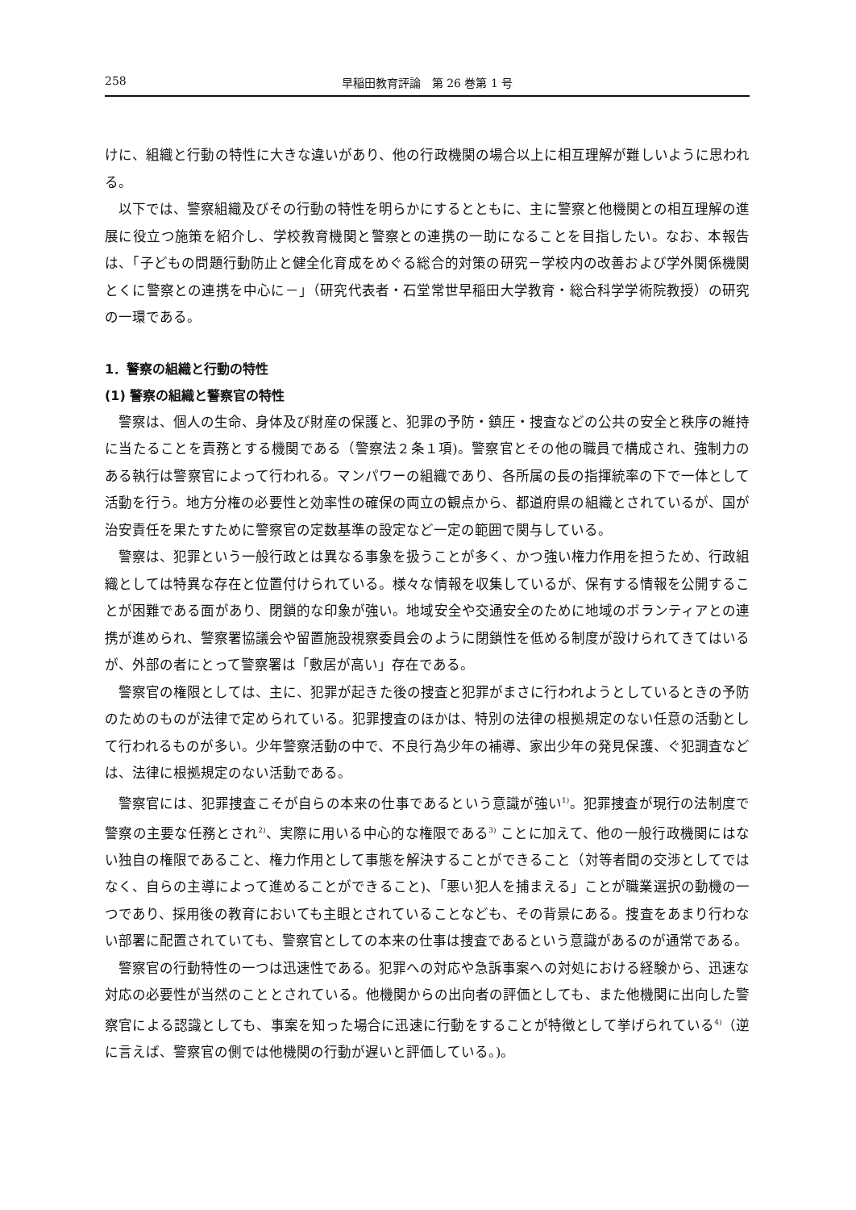258 早稲田教育評論　第 26 巻第 1 号
けに、組織と行動の特性に大きな違いがあり、他の行政機関の場合以上に相互理解が難しいように思われる。
以下では、警察組織及びその行動の特性を明らかにするとともに、主に警察と他機関との相互理解の進展に役立つ施策を紹介し、学校教育機関と警察との連携の一助になることを目指したい。なお、本報告は、「子どもの問題行動防止と健全化育成をめぐる総合的対策の研究－学校内の改善および学外関係機関とくに警察との連携を中心に－」（研究代表者・石堂常世早稲田大学教育・総合科学学術院教授）の研究の一環である。
1．警察の組織と行動の特性
(1) 警察の組織と警察官の特性
警察は、個人の生命、身体及び財産の保護と、犯罪の予防・鎮圧・捜査などの公共の安全と秩序の維持に当たることを責務とする機関である（警察法２条１項)。警察官とその他の職員で構成され、強制力のある執行は警察官によって行われる。マンパワーの組織であり、各所属の長の指揮統率の下で一体として活動を行う。地方分権の必要性と効率性の確保の両立の観点から、都道府県の組織とされているが、国が治安責任を果たすために警察官の定数基準の設定など一定の範囲で関与している。
警察は、犯罪という一般行政とは異なる事象を扱うことが多く、かつ強い権力作用を担うため、行政組織としては特異な存在と位置付けられている。様々な情報を収集しているが、保有する情報を公開することが困難である面があり、閉鎖的な印象が強い。地域安全や交通安全のために地域のボランティアとの連携が進められ、警察署協議会や留置施設視察委員会のように閉鎖性を低める制度が設けられてきてはいるが、外部の者にとって警察署は「敷居が高い」存在である。
警察官の権限としては、主に、犯罪が起きた後の捜査と犯罪がまさに行われようとしているときの予防のためのものが法律で定められている。犯罪捜査のほかは、特別の法律の根拠規定のない任意の活動として行われるものが多い。少年警察活動の中で、不良行為少年の補導、家出少年の発見保護、ぐ犯調査などは、法律に根拠規定のない活動である。
警察官には、犯罪捜査こそが自らの本来の仕事であるという意識が強い<sup>1)</sup>。犯罪捜査が現行の法制度で警察の主要な任務とされ<sup>2)</sup>、実際に用いる中心的な権限である<sup>3)</sup> ことに加えて、他の一般行政機関にはない独自の権限であること、権力作用として事態を解決することができること（対等者間の交渉としてではなく、自らの主導によって進めることができること)、「悪い犯人を捕まえる」ことが職業選択の動機の一つであり、採用後の教育においても主眼とされていることなども、その背景にある。捜査をあまり行わない部署に配置されていても、警察官としての本来の仕事は捜査であるという意識があるのが通常である。
警察官の行動特性の一つは迅速性である。犯罪への対応や急訴事案への対処における経験から、迅速な対応の必要性が当然のこととされている。他機関からの出向者の評価としても、また他機関に出向した警察官による認識としても、事案を知った場合に迅速に行動をすることが特徴として挙げられている<sup>4)</sup>（逆に言えば、警察官の側では他機関の行動が遅いと評価している。)。